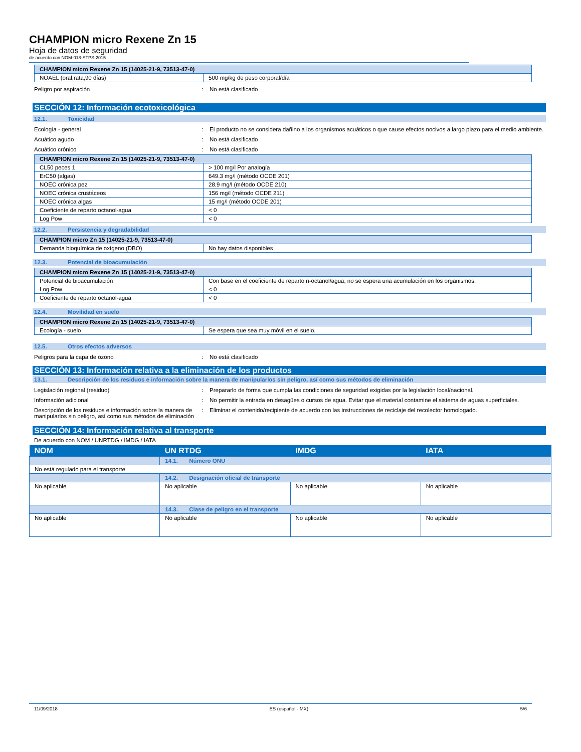CHAMPION micro Rexene Zn 15
Hoja de datos de seguridad
de acuerdo con NOM-018-STPS-2015
| CHAMPION micro Rexene Zn 15 (14025-21-9, 73513-47-0) | |
| --- | --- |
| NOAEL (oral,rata,90 días) | 500 mg/kg de peso corporal/día |
Peligro por aspiración : No está clasificado
SECCIÓN 12: Información ecotoxicológica
12.1. Toxicidad
Ecología - general : El producto no se considera dañino a los organismos acuáticos o que cause efectos nocivos a largo plazo para el medio ambiente.
Acuático agudo : No está clasificado
Acuático crónico : No está clasificado
| CHAMPION micro Rexene Zn 15 (14025-21-9, 73513-47-0) | |
| --- | --- |
| CL50 peces 1 | > 100 mg/l Por analogía |
| ErC50 (algas) | 649.3 mg/l (método OCDE 201) |
| NOEC crónica pez | 28.9 mg/l (método OCDE 210) |
| NOEC crónica crustáceos | 156 mg/l (método OCDE 211) |
| NOEC crónica algas | 15 mg/l (método OCDE 201) |
| Coeficiente de reparto octanol-agua | < 0 |
| Log Pow | < 0 |
12.2. Persistencia y degradabilidad
| CHAMPION micro Zn 15 (14025-21-9, 73513-47-0) | |
| --- | --- |
| Demanda bioquímica de oxígeno (DBO) | No hay datos disponibles |
12.3. Potencial de bioacumulación
| CHAMPION micro Rexene Zn 15 (14025-21-9, 73513-47-0) | |
| --- | --- |
| Potencial de bioacumulación | Con base en el coeficiente de reparto n-octanol/agua, no se espera una acumulación en los organismos. |
| Log Pow | < 0 |
| Coeficiente de reparto octanol-agua | < 0 |
12.4. Movilidad en suelo
| CHAMPION micro Rexene Zn 15 (14025-21-9, 73513-47-0) | |
| --- | --- |
| Ecología - suelo | Se espera que sea muy móvil en el suelo. |
12.5. Otros efectos adversos
Peligros para la capa de ozono : No está clasificado
SECCIÓN 13: Información relativa a la eliminación de los productos
13.1. Descripción de los residuos e información sobre la manera de manipularlos sin peligro, así como sus métodos de eliminación
Legislación regional (residuo) : Prepararlo de forma que cumpla las condiciones de seguridad exigidas por la legislación local/nacional.
Información adicional : No permitir la entrada en desagües o cursos de agua. Evitar que el material contamine el sistema de aguas superficiales.
Descripción de los residuos e información sobre la manera de manipularlos sin peligro, así como sus métodos de eliminación
: Eliminar el contenido/recipiente de acuerdo con las instrucciones de reciclaje del recolector homologado.
SECCIÓN 14: Información relativa al transporte
De acuerdo con NOM / UNRTDG / IMDG / IATA
| NOM | UN RTDG | IMDG | IATA |
| --- | --- | --- | --- |
| | 14.1. Número ONU | | |
| No está regulado para el transporte | | | |
| | 14.2. Designación oficial de transporte | | |
| No aplicable | No aplicable | No aplicable | No aplicable |
| | 14.3. Clase de peligro en el transporte | | |
| No aplicable | No aplicable | No aplicable | No aplicable |
11/09/2018 ES (español - MX) 5/6